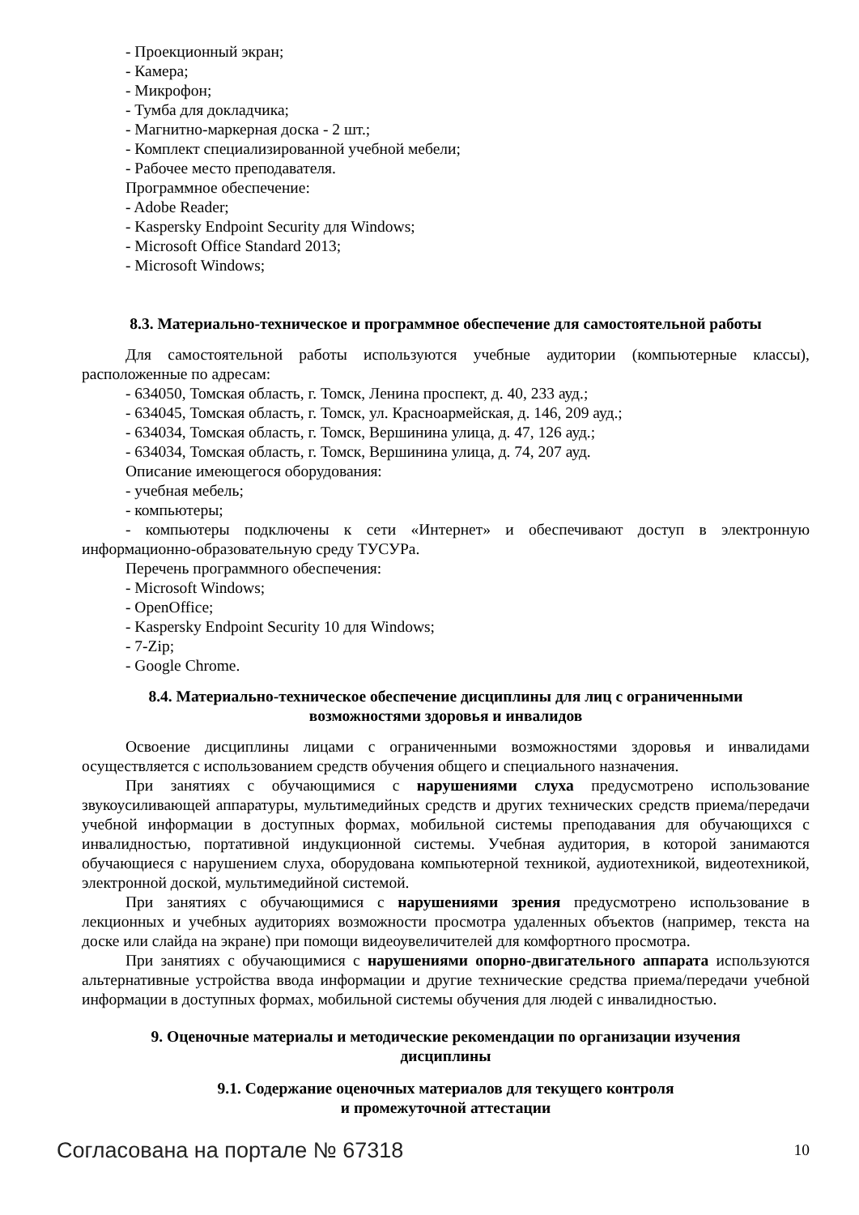- Проекционный экран;
- Камера;
- Микрофон;
- Тумба для докладчика;
- Магнитно-маркерная доска - 2 шт.;
- Комплект специализированной учебной мебели;
- Рабочее место преподавателя.
Программное обеспечение:
- Adobe Reader;
- Kaspersky Endpoint Security для Windows;
- Microsoft Office Standard 2013;
- Microsoft Windows;
8.3. Материально-техническое и программное обеспечение для самостоятельной работы
Для самостоятельной работы используются учебные аудитории (компьютерные классы), расположенные по адресам:
- 634050, Томская область, г. Томск, Ленина проспект, д. 40, 233 ауд.;
- 634045, Томская область, г. Томск, ул. Красноармейская, д. 146, 209 ауд.;
- 634034, Томская область, г. Томск, Вершинина улица, д. 47, 126 ауд.;
- 634034, Томская область, г. Томск, Вершинина улица, д. 74, 207 ауд.
Описание имеющегося оборудования:
- учебная мебель;
- компьютеры;
- компьютеры подключены к сети «Интернет» и обеспечивают доступ в электронную информационно-образовательную среду ТУСУРа.
Перечень программного обеспечения:
- Microsoft Windows;
- OpenOffice;
- Kaspersky Endpoint Security 10 для Windows;
- 7-Zip;
- Google Chrome.
8.4. Материально-техническое обеспечение дисциплины для лиц с ограниченными
возможностями здоровья и инвалидов
Освоение дисциплины лицами с ограниченными возможностями здоровья и инвалидами осуществляется с использованием средств обучения общего и специального назначения.
При занятиях с обучающимися с нарушениями слуха предусмотрено использование звукоусиливающей аппаратуры, мультимедийных средств и других технических средств приема/передачи учебной информации в доступных формах, мобильной системы преподавания для обучающихся с инвалидностью, портативной индукционной системы. Учебная аудитория, в которой занимаются обучающиеся с нарушением слуха, оборудована компьютерной техникой, аудиотехникой, видеотехникой, электронной доской, мультимедийной системой.
При занятиях с обучающимися с нарушениями зрения предусмотрено использование в лекционных и учебных аудиториях возможности просмотра удаленных объектов (например, текста на доске или слайда на экране) при помощи видеоувеличителей для комфортного просмотра.
При занятиях с обучающимися с нарушениями опорно-двигательного аппарата используются альтернативные устройства ввода информации и другие технические средства приема/передачи учебной информации в доступных формах, мобильной системы обучения для людей с инвалидностью.
9. Оценочные материалы и методические рекомендации по организации изучения
дисциплины
9.1. Содержание оценочных материалов для текущего контроля
и промежуточной аттестации
Согласована на портале № 67318 10